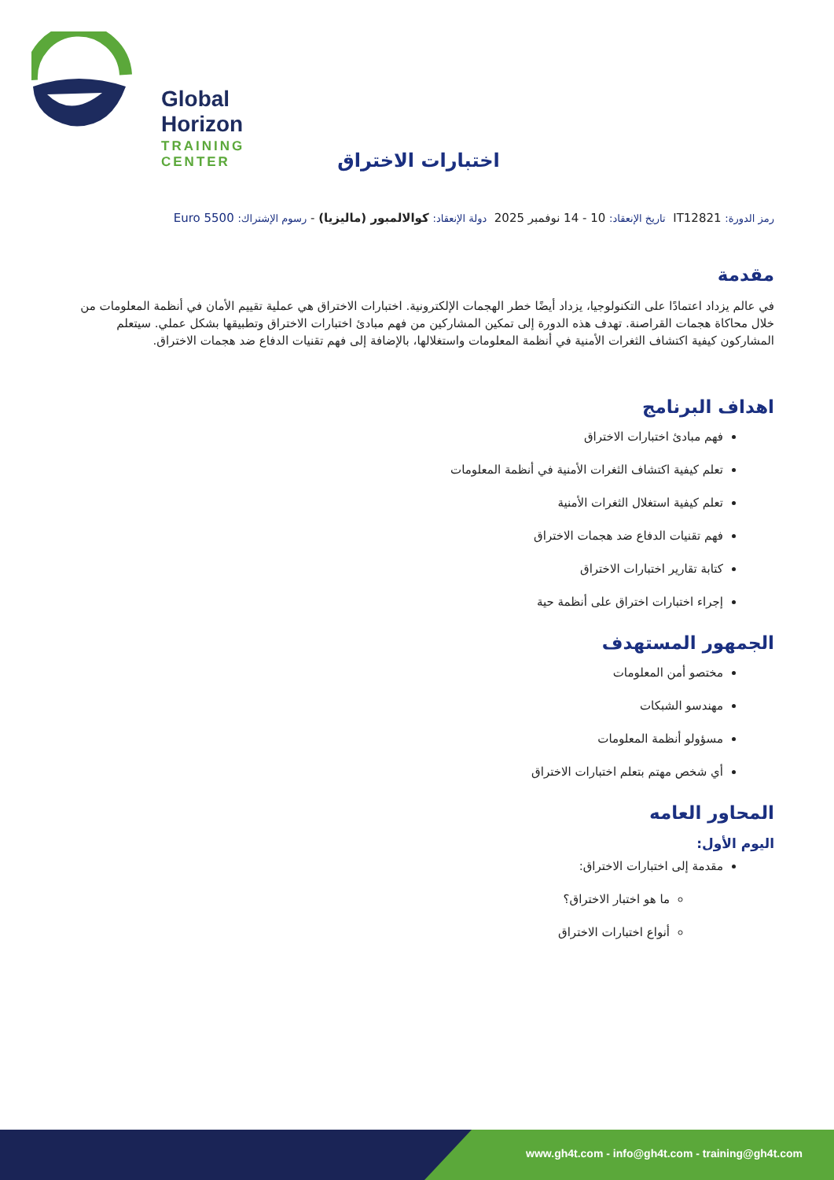Global Horizon
TRAINING CENTER
اختبارات الاختراق
رمز الدورة: IT12821 تاريخ الإنعقاد: 10 - 14 نوفمبر 2025 دولة الإنعقاد: كوالالمبور (ماليزيا) - رسوم الإشتراك: 5500 Euro
مقدمة
في عالم يزداد اعتمادًا على التكنولوجيا، يزداد أيضًا خطر الهجمات الإلكترونية. اختبارات الاختراق هي عملية تقييم الأمان في أنظمة المعلومات من خلال محاكاة هجمات القراصنة. تهدف هذه الدورة إلى تمكين المشاركين من فهم مبادئ اختبارات الاختراق وتطبيقها بشكل عملي. سيتعلم المشاركون كيفية اكتشاف الثغرات الأمنية في أنظمة المعلومات واستغلالها، بالإضافة إلى فهم تقنيات الدفاع ضد هجمات الاختراق.
اهداف البرنامج
فهم مبادئ اختبارات الاختراق
تعلم كيفية اكتشاف الثغرات الأمنية في أنظمة المعلومات
تعلم كيفية استغلال الثغرات الأمنية
فهم تقنيات الدفاع ضد هجمات الاختراق
كتابة تقارير اختبارات الاختراق
إجراء اختبارات اختراق على أنظمة حية
الجمهور المستهدف
مختصو أمن المعلومات
مهندسو الشبكات
مسؤولو أنظمة المعلومات
أي شخص مهتم بتعلم اختبارات الاختراق
المحاور العامه
اليوم الأول:
مقدمة إلى اختبارات الاختراق:
ما هو اختبار الاختراق؟
أنواع اختبارات الاختراق
www.gh4t.com - info@gh4t.com - training@gh4t.com